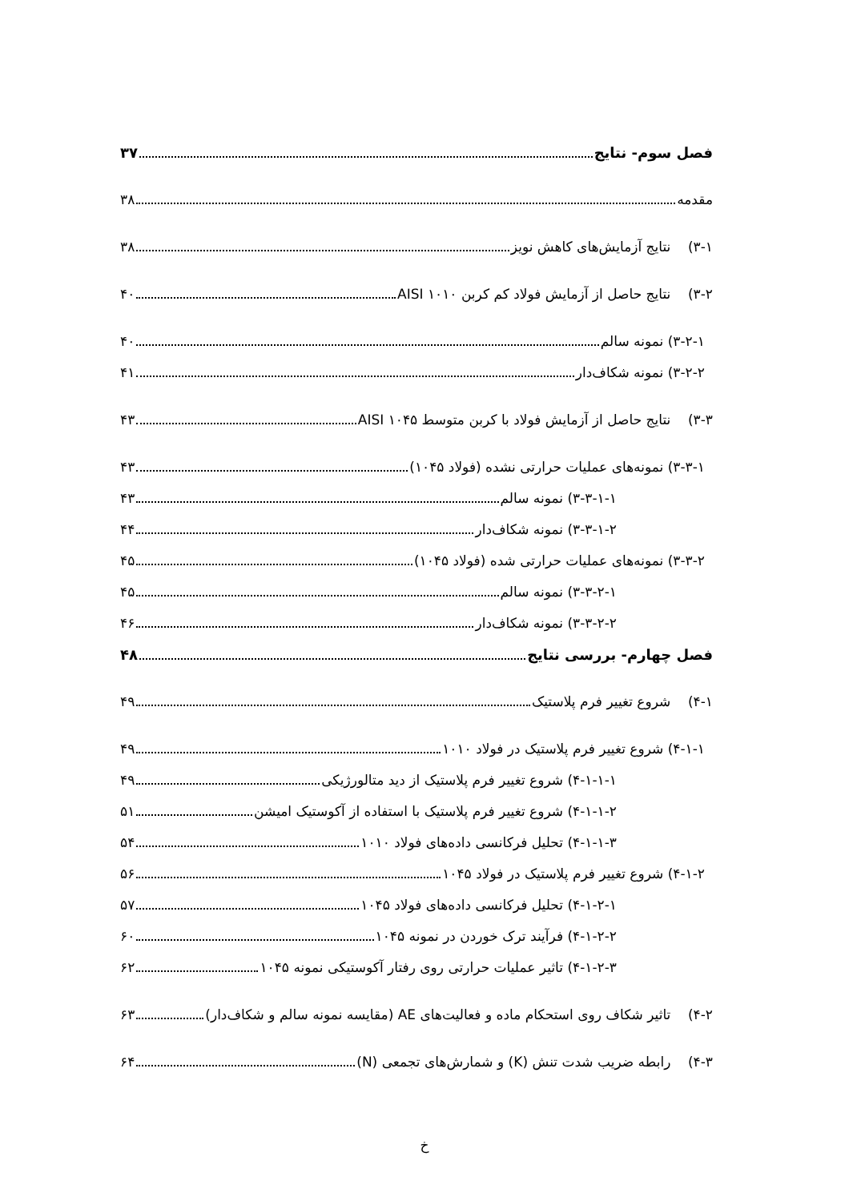فصل سوم- نتایج ۳۷
مقدمه ۳۸
۳-۱) نتایج آزمایش‌های کاهش نویز ۳۸
۳-۲) نتایج حاصل از آزمایش فولاد کم کربن ۱۰۱۰ AISI ۴۰
۳-۲-۱) نمونه سالم ۴۰
۳-۲-۲) نمونه شکاف‌دار ۴۱
۳-۳) نتایج حاصل از آزمایش فولاد با کربن متوسط ۱۰۴۵ AISI ۴۳
۳-۳-۱) نمونه‌های عملیات حرارتی نشده (فولاد ۱۰۴۵) ۴۳
۳-۳-۱-۱) نمونه سالم ۴۳
۳-۳-۱-۲) نمونه شکاف‌دار ۴۴
۳-۳-۲) نمونه‌های عملیات حرارتی شده (فولاد ۱۰۴۵) ۴۵
۳-۳-۲-۱) نمونه سالم ۴۵
۳-۳-۲-۲) نمونه شکاف‌دار ۴۶
فصل چهارم- بررسی نتایج ۴۸
۴-۱) شروع تغییر فرم پلاستیک ۴۹
۴-۱-۱) شروع تغییر فرم پلاستیک در فولاد ۱۰۱۰ ۴۹
۴-۱-۱-۱) شروع تغییر فرم پلاستیک از دید متالورژیکی ۴۹
۴-۱-۱-۲) شروع تغییر فرم پلاستیک با استفاده از آکوستیک امیشن ۵۱
۴-۱-۱-۳) تحلیل فرکانسی داده‌های فولاد ۱۰۱۰ ۵۴
۴-۱-۲) شروع تغییر فرم پلاستیک در فولاد ۱۰۴۵ ۵۶
۴-۱-۲-۱) تحلیل فرکانسی داده‌های فولاد ۱۰۴۵ ۵۷
۴-۱-۲-۲) فرآیند ترک خوردن در نمونه ۱۰۴۵ ۶۰
۴-۱-۲-۳) تاثیر عملیات حرارتی روی رفتار آکوستیکی نمونه ۱۰۴۵ ۶۲
۴-۲) تاثیر شکاف روی استحکام ماده و فعالیت‌های AE (مقایسه نمونه سالم و شکاف‌دار) ۶۳
۴-۳) رابطه ضریب شدت تنش (K) و شمارش‌های تجمعی (N) ۶۴
خ